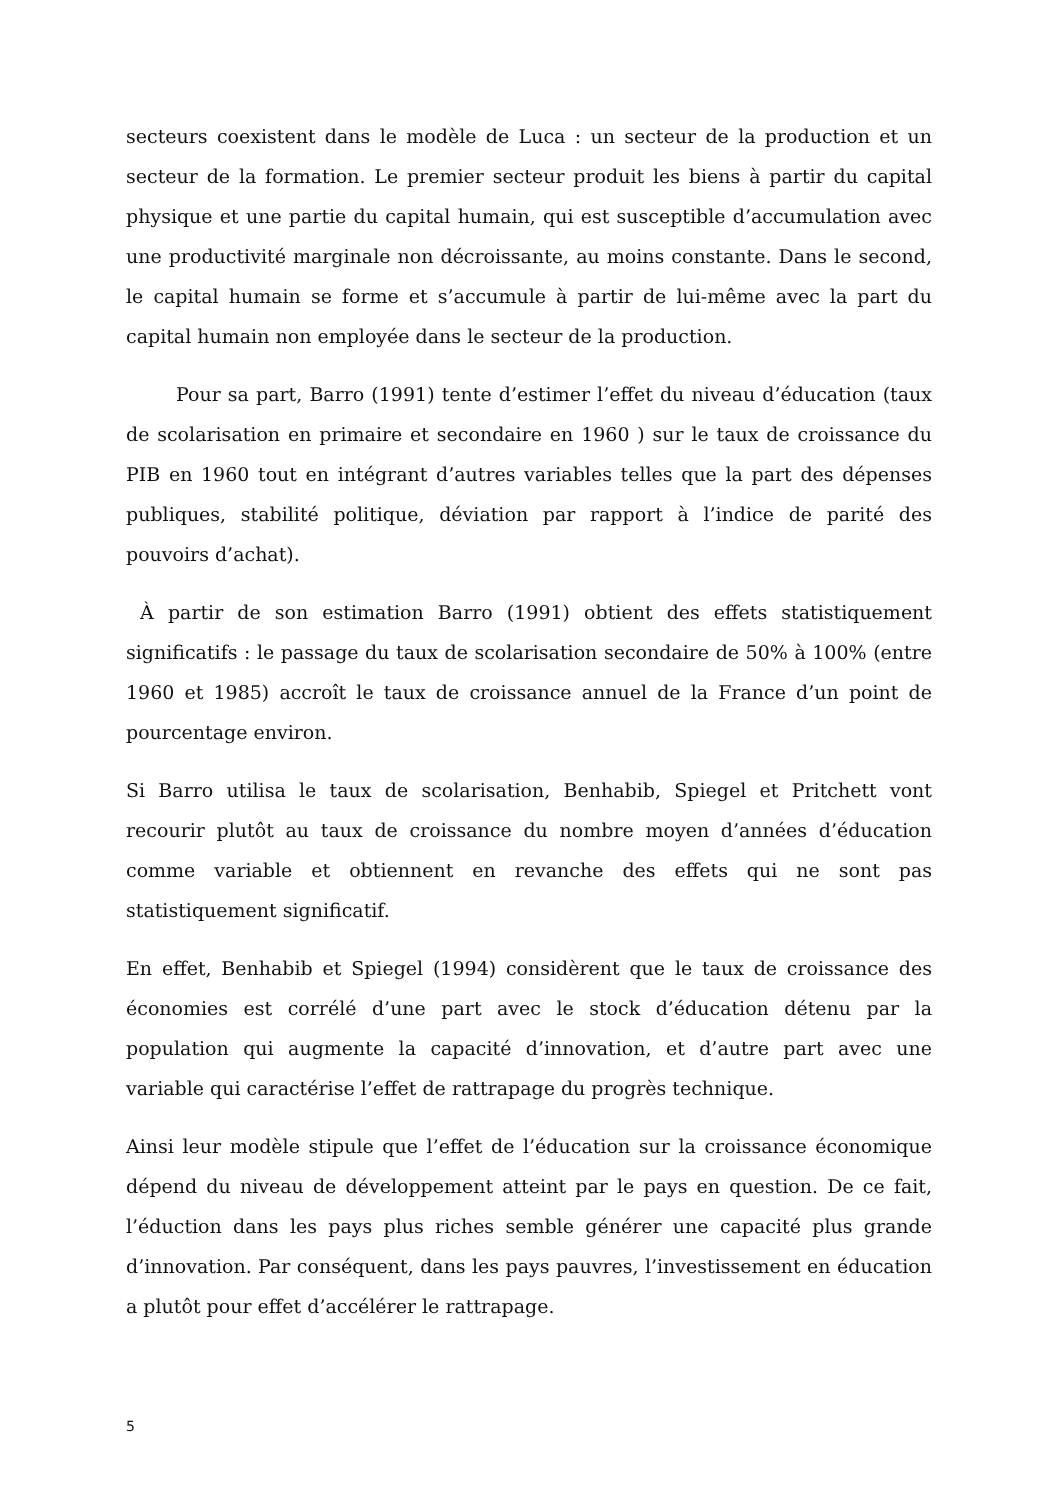secteurs coexistent dans le modèle de Luca : un secteur de la production et un secteur de la formation. Le premier secteur produit les biens à partir du capital physique et une partie du capital humain, qui est susceptible d’accumulation avec une productivité marginale non décroissante, au moins constante. Dans le second, le capital humain se forme et s’accumule à partir de lui-même avec la part du capital humain non employée dans le secteur de la production.
Pour sa part, Barro (1991) tente d’estimer l’effet du niveau d’éducation (taux de scolarisation en primaire et secondaire en 1960 ) sur le taux de croissance du PIB en 1960 tout en intégrant d’autres variables telles que la part des dépenses publiques, stabilité politique, déviation par rapport à l’indice de parité des pouvoirs d’achat).
À partir de son estimation Barro (1991) obtient des effets statistiquement significatifs : le passage du taux de scolarisation secondaire de 50% à 100% (entre 1960 et 1985) accroît le taux de croissance annuel de la France d’un point de pourcentage environ.
Si Barro utilisa le taux de scolarisation, Benhabib, Spiegel et Pritchett vont recourir plutôt au taux de croissance du nombre moyen d’années d’éducation comme variable et obtiennent en revanche des effets qui ne sont pas statistiquement significatif.
En effet, Benhabib et Spiegel (1994) considèrent que le taux de croissance des économies est corrélé d’une part avec le stock d’éducation détenu par la population qui augmente la capacité d’innovation, et d’autre part avec une variable qui caractérise l’effet de rattrapage du progrès technique.
Ainsi leur modèle stipule que l’effet de l’éducation sur la croissance économique dépend du niveau de développement atteint par le pays en question. De ce fait, l’éduction dans les pays plus riches semble générer une capacité plus grande d’innovation. Par conséquent, dans les pays pauvres, l’investissement en éducation a plutôt pour effet d’accélérer le rattrapage.
5